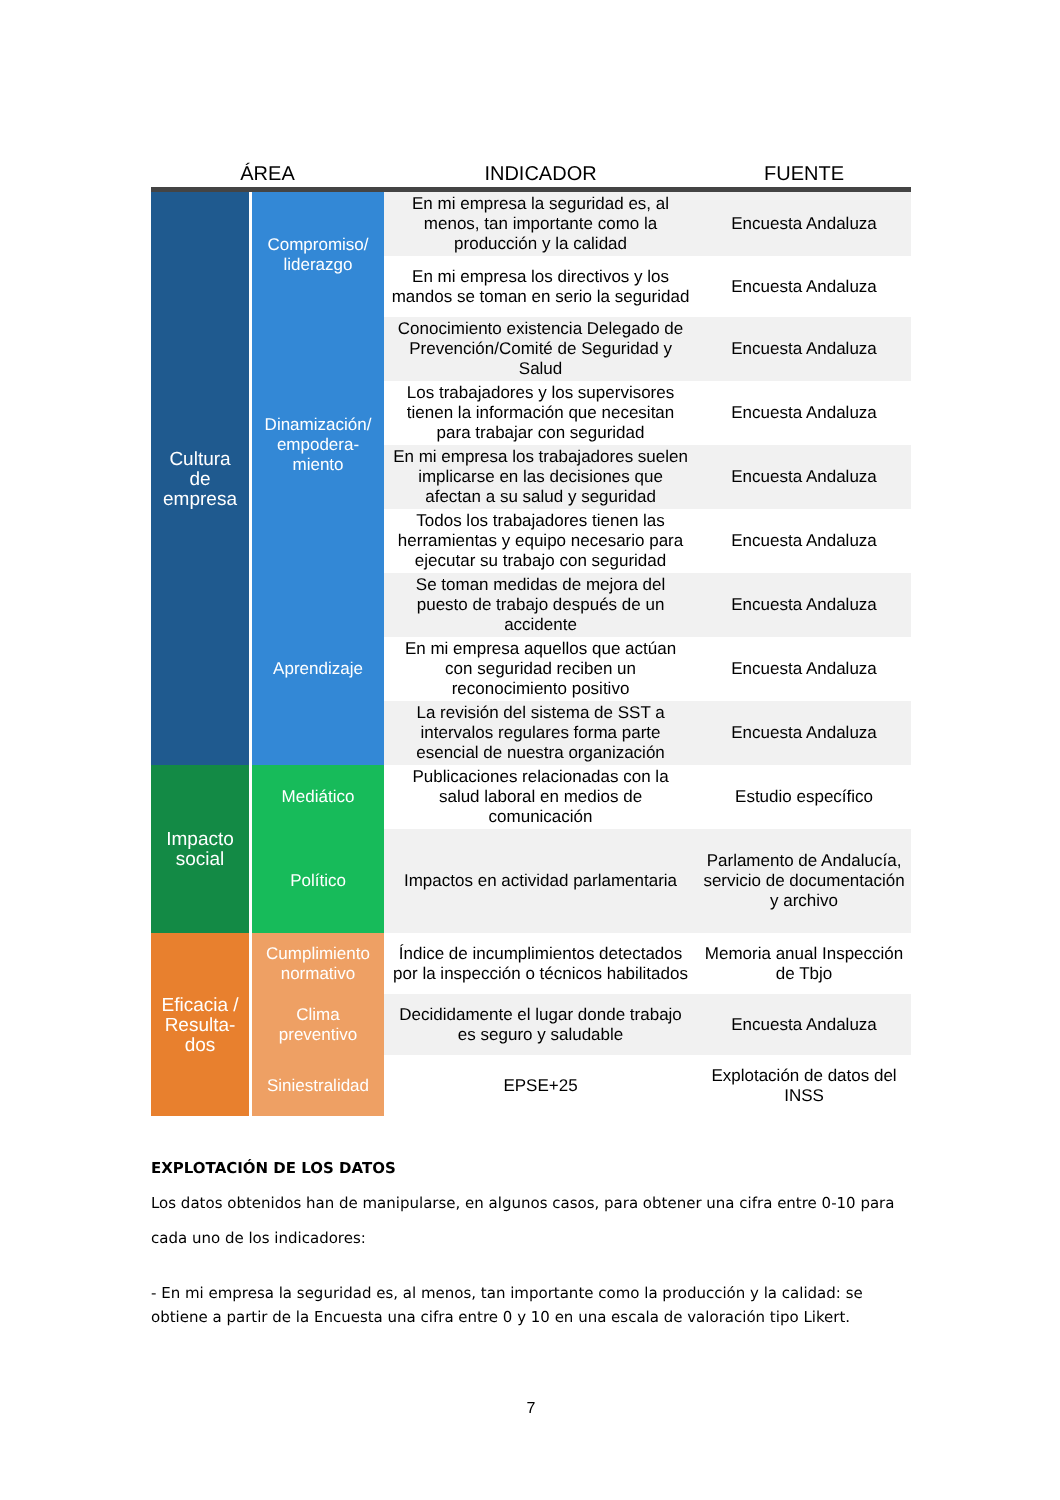| ÁREA | | INDICADOR | FUENTE |
| --- | --- | --- | --- |
| Cultura de empresa | Compromiso/ liderazgo | En mi empresa la seguridad es, al menos, tan importante como la producción y la calidad | Encuesta Andaluza |
| | | En mi empresa los directivos y los mandos se toman en serio la seguridad | Encuesta Andaluza |
| | Dinamización/ empodera-miento | Conocimiento existencia Delegado de Prevención/Comité de Seguridad y Salud | Encuesta Andaluza |
| | | Los trabajadores y los supervisores tienen la información que necesitan para trabajar con seguridad | Encuesta Andaluza |
| | | En mi empresa los trabajadores suelen implicarse en las decisiones que afectan a su salud y seguridad | Encuesta Andaluza |
| | | Todos los trabajadores tienen las herramientas y equipo necesario para ejecutar su trabajo con seguridad | Encuesta Andaluza |
| | Aprendizaje | Se toman medidas de mejora del puesto de trabajo después de un accidente | Encuesta Andaluza |
| | | En mi empresa aquellos que actúan con seguridad reciben un reconocimiento positivo | Encuesta Andaluza |
| | | La revisión del sistema de SST a intervalos regulares forma parte esencial de nuestra organización | Encuesta Andaluza |
| Impacto social | Mediático | Publicaciones relacionadas con la salud laboral en medios de comunicación | Estudio específico |
| | Político | Impactos en actividad parlamentaria | Parlamento de Andalucía, servicio de documentación y archivo |
| Eficacia / Resulta-dos | Cumplimiento normativo | Índice de incumplimientos detectados por la inspección o técnicos habilitados | Memoria anual Inspección de Tbjo |
| | Clima preventivo | Decididamente el lugar donde trabajo es seguro y saludable | Encuesta Andaluza |
| | Siniestralidad | EPSE+25 | Explotación de datos del INSS |
EXPLOTACIÓN DE LOS DATOS
Los datos obtenidos han de manipularse, en algunos casos, para obtener una cifra entre 0-10 para cada uno de los indicadores:
- En mi empresa la seguridad es, al menos, tan importante como la producción y la calidad: se obtiene a partir de la Encuesta una cifra entre 0 y 10 en una escala de valoración tipo Likert.
7